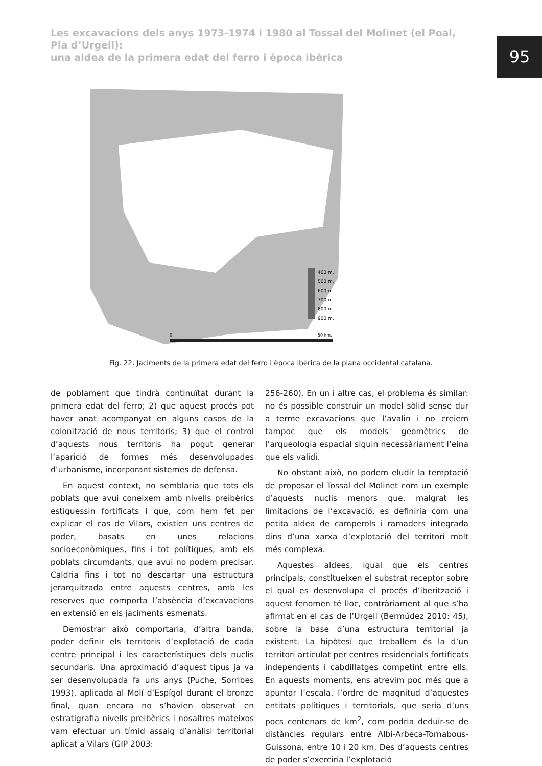Les excavacions dels anys 1973-1974 i 1980 al Tossal del Molinet (el Poal, Pla d’Urgell):
una aldea de la primera edat del ferro i època ibèrica
95
400 m.
500 m.
600 m.
700 m.
800 m.
900 m.
0
50 km.
Fig. 22. Jaciments de la primera edat del ferro i època ibèrica de la plana occidental catalana.
de poblament que tindrà continuïtat durant la primera edat del ferro; 2) que aquest procés pot haver anat acompanyat en alguns casos de la colonització de nous territoris; 3) que el control d’aquests nous territoris ha pogut generar l’aparició de formes més desenvolupades d’urbanisme, incorporant sistemes de defensa.
En aquest context, no semblaria que tots els poblats que avui coneixem amb nivells preibèrics estiguessin fortificats i que, com hem fet per explicar el cas de Vilars, existien uns centres de poder, basats en unes relacions socioeconòmiques, fins i tot polítiques, amb els poblats circumdants, que avui no podem precisar. Caldria fins i tot no descartar una estructura jerarquitzada entre aquests centres, amb les reserves que comporta l’absència d’excavacions en extensió en els jaciments esmenats.
Demostrar això comportaria, d’altra banda, poder definir els territoris d’explotació de cada centre principal i les característiques dels nuclis secundaris. Una aproximació d’aquest tipus ja va ser desenvolupada fa uns anys (Puche, Sorribes 1993), aplicada al Molí d’Espígol durant el bronze final, quan encara no s’havien observat en estratigrafia nivells preibèrics i nosaltres mateixos vam efectuar un tímid assaig d’anàlisi territorial aplicat a Vilars (GIP 2003:
256-260). En un i altre cas, el problema és similar: no és possible construir un model sòlid sense dur a terme excavacions que l’avalin i no creiem tampoc que els models geomètrics de l’arqueologia espacial siguin necessàriament l’eina que els validi.
No obstant això, no podem eludir la temptació de proposar el Tossal del Molinet com un exemple d’aquests nuclis menors que, malgrat les limitacions de l’excavació, es definiria com una petita aldea de camperols i ramaders integrada dins d’una xarxa d’explotació del territori molt més complexa.
Aquestes aldees, igual que els centres principals, constitueixen el substrat receptor sobre el qual es desenvolupa el procés d’iberització i aquest fenomen té lloc, contràriament al que s’ha afirmat en el cas de l’Urgell (Bermúdez 2010: 45), sobre la base d’una estructura territorial ja existent. La hipòtesi que treballem és la d’un territori articulat per centres residencials fortificats independents i cabdillatges competint entre ells. En aquests moments, ens atrevim poc més que a apuntar l’escala, l’ordre de magnitud d’aquestes entitats polítiques i territorials, que seria d’uns pocs centenars de km<sup>2</sup>, com podria deduir-se de distàncies regulars entre Albi-Arbeca-Tornabous-Guissona, entre 10 i 20 km. Des d’aquests centres de poder s’exerciria l’explotació